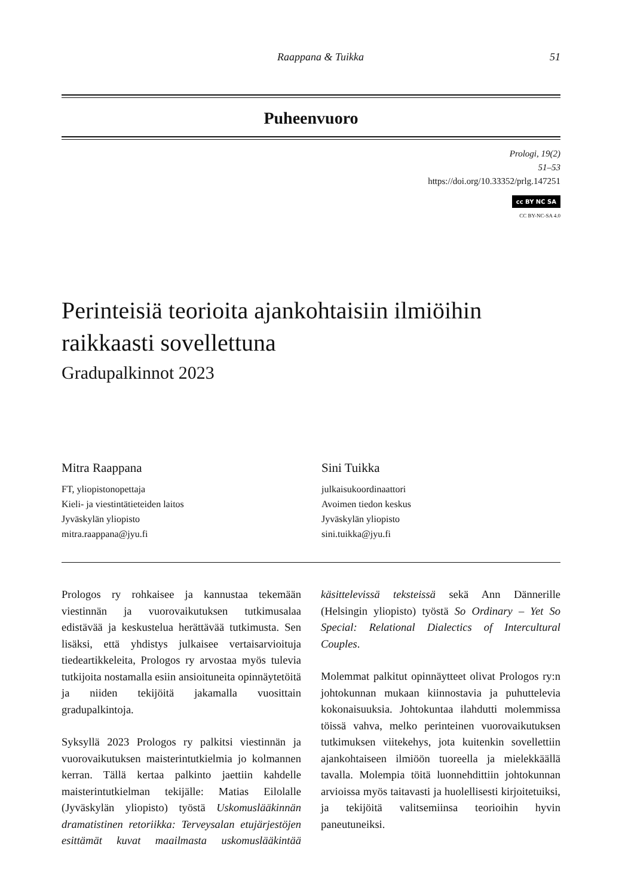Raappana & Tuikka 51
Puheenvuoro
Prologi, 19(2)
51–53
https://doi.org/10.33352/prlg.147251
cc BY NC SA
CC BY-NC-SA 4.0
Perinteisiä teorioita ajankohtaisiin ilmiöihin raikkaasti sovellettuna
Gradupalkinnot 2023
Mitra Raappana
FT, yliopistonopettaja
Kieli- ja viestintätieteiden laitos
Jyväskylän yliopisto
mitra.raappana@jyu.fi
Sini Tuikka
julkaisukoordinaattori
Avoimen tiedon keskus
Jyväskylän yliopisto
sini.tuikka@jyu.fi
Prologos ry rohkaisee ja kannustaa tekemään viestinnän ja vuorovaikutuksen tutkimusalaa edistävää ja keskustelua herättävää tutkimusta. Sen lisäksi, että yhdistys julkaisee vertaisarvioituja tiedeartikkeleita, Prologos ry arvostaa myös tulevia tutkijoita nostamalla esiin ansioituneita opinnäytetöitä ja niiden tekijöitä jakamalla vuosittain gradupalkintoja.
Syksyllä 2023 Prologos ry palkitsi viestinnän ja vuorovaikutuksen maisterintutkielmia jo kolmannen kerran. Tällä kertaa palkinto jaettiin kahdelle maisterintutkielman tekijälle: Matias Eilolalle (Jyväskylän yliopisto) työstä Uskomuslääkinnän dramatistinen retoriikka: Terveysalan etujärjestöjen esittämät kuvat maailmasta uskomuslääkintää käsittelevissä teksteissä sekä Ann Dännerille (Helsingin yliopisto) työstä So Ordinary – Yet So Special: Relational Dialectics of Intercultural Couples.
Molemmat palkitut opinnäytteet olivat Prologos ry:n johtokunnan mukaan kiinnostavia ja puhuttelevia kokonaisuuksia. Johtokuntaa ilahdutti molemmissa töissä vahva, melko perinteinen vuorovaikutuksen tutkimuksen viitekehys, jota kuitenkin sovellettiin ajankohtaiseen ilmiöön tuoreella ja mielekkäällä tavalla. Molempia töitä luonnehdittiin johtokunnan arvioissa myös taitavasti ja huolellisesti kirjoitetuiksi, ja tekijöitä valitsemiinsa teorioihin hyvin paneutuneiksi.